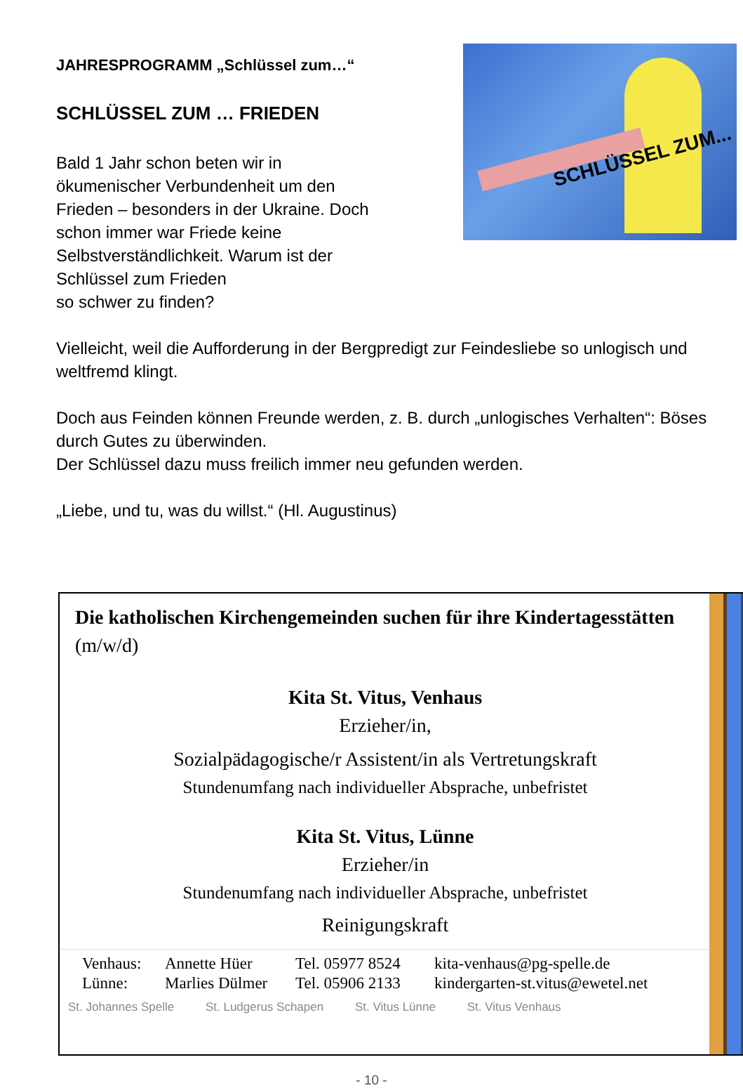SCHLÜSSEL ZUM...
JAHRESPROGRAMM „Schlüssel zum…“
SCHLÜSSEL ZUM … FRIEDEN
Bald 1 Jahr schon beten wir in
ökumenischer Verbundenheit um den
Frieden – besonders in der Ukraine. Doch
schon immer war Friede keine
Selbstverständlichkeit. Warum ist der
Schlüssel zum Frieden
so schwer zu finden?
Vielleicht, weil die Aufforderung in der Bergpredigt zur Feindesliebe so unlogisch und weltfremd klingt.
Doch aus Feinden können Freunde werden, z. B. durch „unlogisches Verhalten“: Böses durch Gutes zu überwinden.
Der Schlüssel dazu muss freilich immer neu gefunden werden.
„Liebe, und tu, was du willst.“ (Hl. Augustinus)
Die katholischen Kirchengemeinden suchen für ihre Kindertagesstätten (m/w/d)
Kita St. Vitus, Venhaus
Erzieher/in,
Sozialpädagogische/r Assistent/in als Vertretungskraft
Stundenumfang nach individueller Absprache, unbefristet
Kita St. Vitus, Lünne
Erzieher/in
Stundenumfang nach individueller Absprache, unbefristet
Reinigungskraft
Venhaus: Annette Hüer Tel. 05977 8524 kita-venhaus@pg-spelle.de
Lünne: Marlies Dülmer Tel. 05906 2133 kindergarten-st.vitus@ewetel.net
St. Johannes Spelle St. Ludgerus Schapen St. Vitus Lünne St. Vitus Venhaus
- 10 -